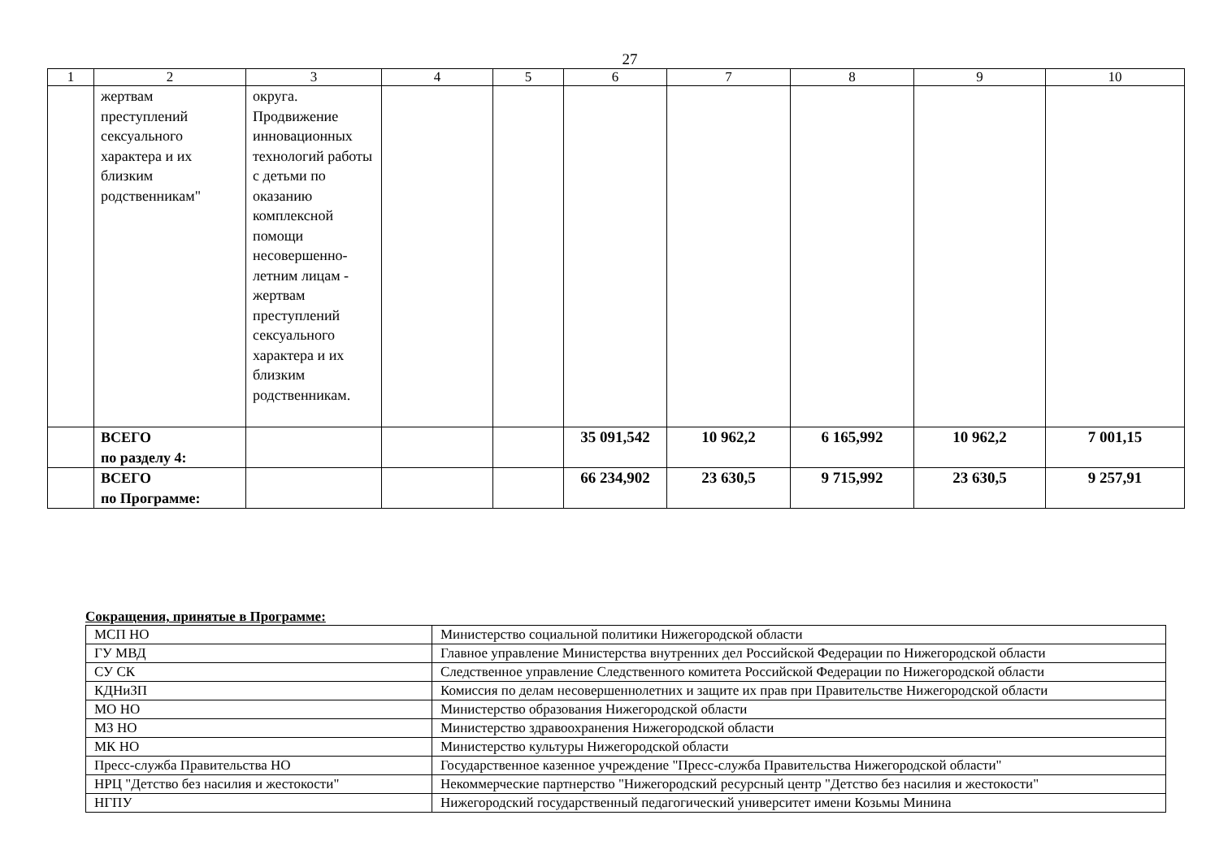27
| 1 | 2 | 3 | 4 | 5 | 6 | 7 | 8 | 9 | 10 |
| | жертвам преступлений сексуального характера и их близким родственникам" | округа. Продвижение инновационных технологий работы с детьми по оказанию комплексной помощи несовершенно-летним лицам - жертвам преступлений сексуального характера и их близким родственникам. | | | | | | | |
| | ВСЕГО по разделу 4: | | | | 35 091,542 | 10 962,2 | 6 165,992 | 10 962,2 | 7 001,15 |
| | ВСЕГО по Программе: | | | | 66 234,902 | 23 630,5 | 9 715,992 | 23 630,5 | 9 257,91 |
Сокращения, принятые в Программе:
| МСП НО | Министерство социальной политики Нижегородской области |
| ГУ МВД | Главное управление Министерства внутренних дел Российской Федерации по Нижегородской области |
| СУ СК | Следственное управление Следственного комитета Российской Федерации по Нижегородской области |
| КДНиЗП | Комиссия по делам несовершеннолетних и защите их прав при Правительстве Нижегородской области |
| МО НО | Министерство образования Нижегородской области |
| МЗ НО | Министерство здравоохранения Нижегородской области |
| МК НО | Министерство культуры Нижегородской области |
| Пресс-служба Правительства НО | Государственное казенное учреждение "Пресс-служба Правительства Нижегородской области" |
| НРЦ "Детство без насилия и жестокости" | Некоммерческие партнерство "Нижегородский ресурсный центр "Детство без насилия и жестокости" |
| НГПУ | Нижегородский государственный педагогический университет имени Козьмы Минина |